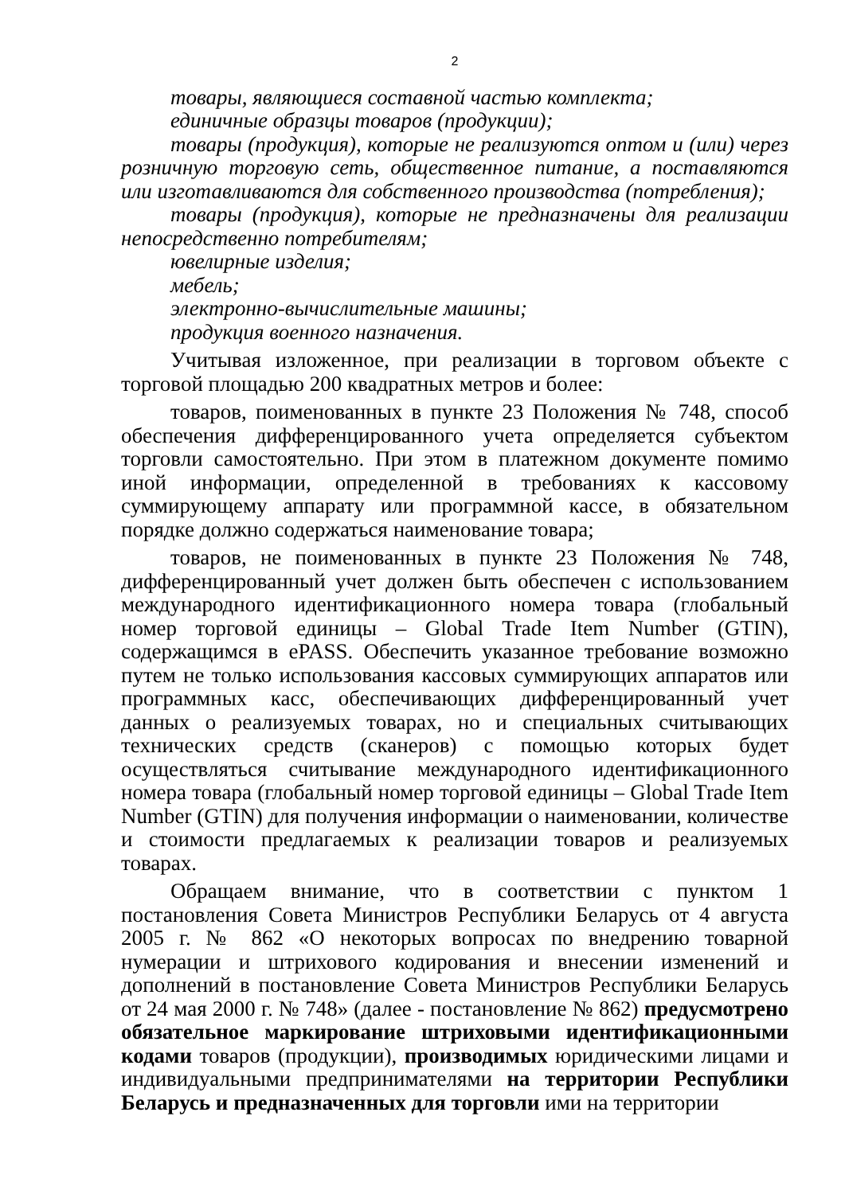2
товары, являющиеся составной частью комплекта;
единичные образцы товаров (продукции);
товары (продукция), которые не реализуются оптом и (или) через розничную торговую сеть, общественное питание, а поставляются или изготавливаются для собственного производства (потребления);
товары (продукция), которые не предназначены для реализации непосредственно потребителям;
ювелирные изделия;
мебель;
электронно-вычислительные машины;
продукция военного назначения.
Учитывая изложенное, при реализации в торговом объекте с торговой площадью 200 квадратных метров и более:
товаров, поименованных в пункте 23 Положения № 748, способ обеспечения дифференцированного учета определяется субъектом торговли самостоятельно. При этом в платежном документе помимо иной информации, определенной в требованиях к кассовому суммирующему аппарату или программной кассе, в обязательном порядке должно содержаться наименование товара;
товаров, не поименованных в пункте 23 Положения № 748, дифференцированный учет должен быть обеспечен с использованием международного идентификационного номера товара (глобальный номер торговой единицы – Global Trade Item Number (GTIN), содержащимся в ePASS. Обеспечить указанное требование возможно путем не только использования кассовых суммирующих аппаратов или программных касс, обеспечивающих дифференцированный учет данных о реализуемых товарах, но и специальных считывающих технических средств (сканеров) с помощью которых будет осуществляться считывание международного идентификационного номера товара (глобальный номер торговой единицы – Global Trade Item Number (GTIN) для получения информации о наименовании, количестве и стоимости предлагаемых к реализации товаров и реализуемых товарах.
Обращаем внимание, что в соответствии с пунктом 1 постановления Совета Министров Республики Беларусь от 4 августа 2005 г. № 862 «О некоторых вопросах по внедрению товарной нумерации и штрихового кодирования и внесении изменений и дополнений в постановление Совета Министров Республики Беларусь от 24 мая 2000 г. № 748» (далее - постановление № 862) предусмотрено обязательное маркирование штриховыми идентификационными кодами товаров (продукции), производимых юридическими лицами и индивидуальными предпринимателями на территории Республики Беларусь и предназначенных для торговли ими на территории